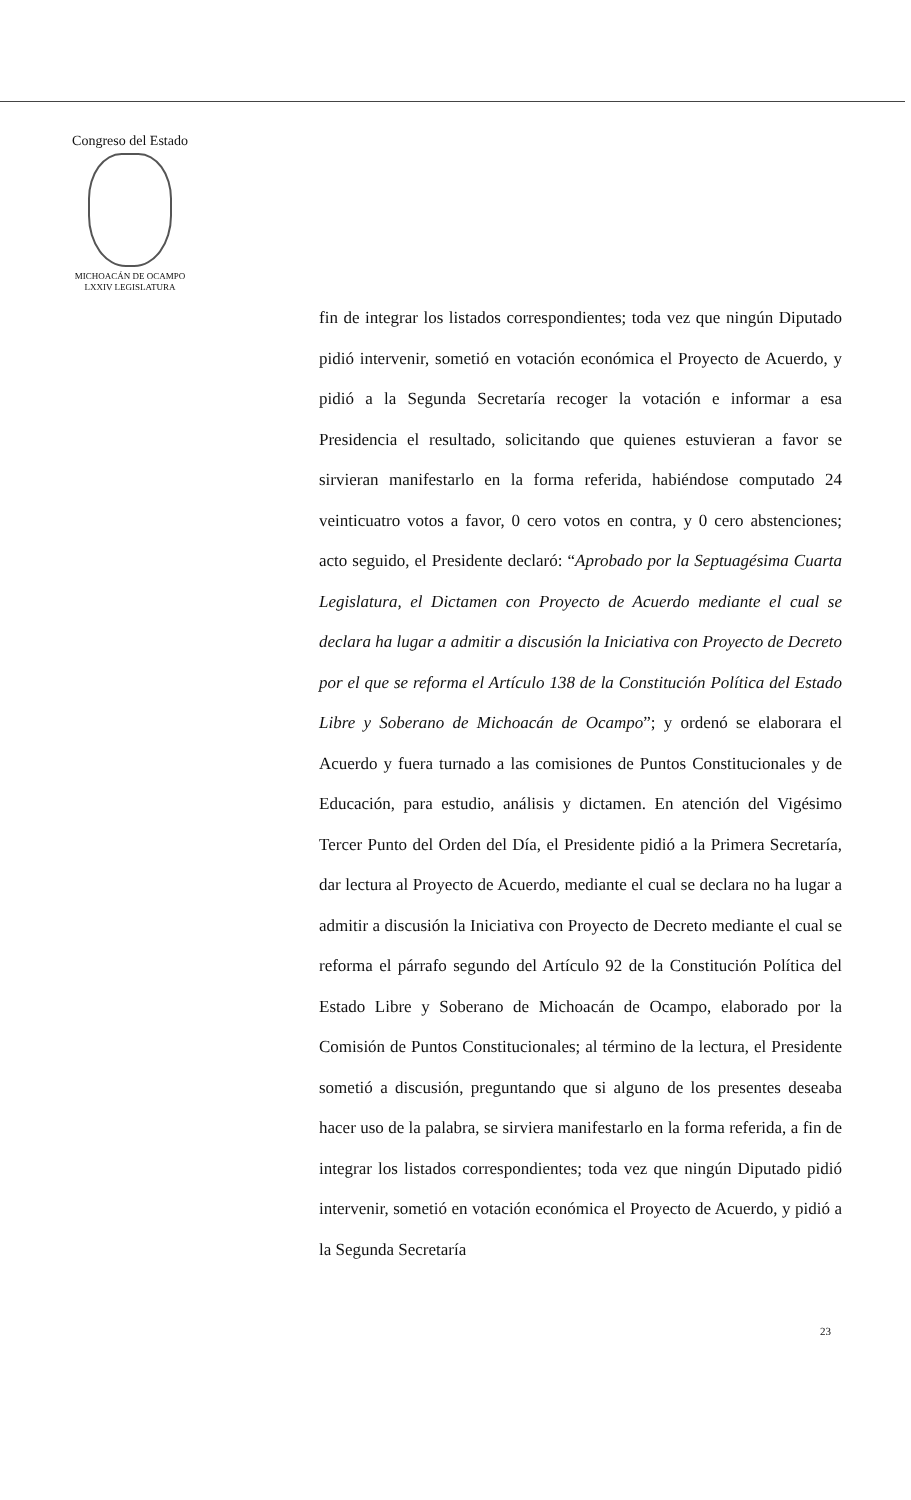Congreso del Estado
MICHOACÁN DE OCAMPO
LXXIV LEGISLATURA
fin de integrar los listados correspondientes; toda vez que ningún Diputado pidió intervenir, sometió en votación económica el Proyecto de Acuerdo, y pidió a la Segunda Secretaría recoger la votación e informar a esa Presidencia el resultado, solicitando que quienes estuvieran a favor se sirvieran manifestarlo en la forma referida, habiéndose computado 24 veinticuatro votos a favor, 0 cero votos en contra, y 0 cero abstenciones; acto seguido, el Presidente declaró: “Aprobado por la Septuagésima Cuarta Legislatura, el Dictamen con Proyecto de Acuerdo mediante el cual se declara ha lugar a admitir a discusión la Iniciativa con Proyecto de Decreto por el que se reforma el Artículo 138 de la Constitución Política del Estado Libre y Soberano de Michoacán de Ocampo”; y ordenó se elaborara el Acuerdo y fuera turnado a las comisiones de Puntos Constitucionales y de Educación, para estudio, análisis y dictamen. En atención del Vigésimo Tercer Punto del Orden del Día, el Presidente pidió a la Primera Secretaría, dar lectura al Proyecto de Acuerdo, mediante el cual se declara no ha lugar a admitir a discusión la Iniciativa con Proyecto de Decreto mediante el cual se reforma el párrafo segundo del Artículo 92 de la Constitución Política del Estado Libre y Soberano de Michoacán de Ocampo, elaborado por la Comisión de Puntos Constitucionales; al término de la lectura, el Presidente sometió a discusión, preguntando que si alguno de los presentes deseaba hacer uso de la palabra, se sirviera manifestarlo en la forma referida, a fin de integrar los listados correspondientes; toda vez que ningún Diputado pidió intervenir, sometió en votación económica el Proyecto de Acuerdo, y pidió a la Segunda Secretaría
23